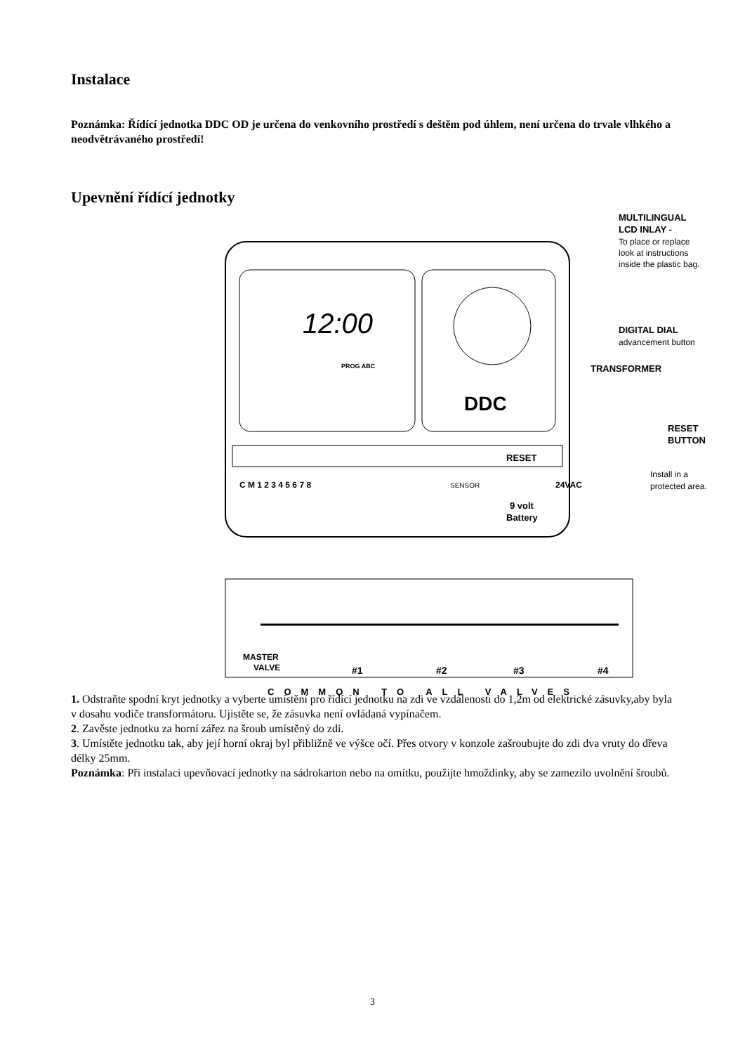Instalace
Poznámka: Řídící jednotka DDC OD je určena do venkovního prostředí s deštěm pod úhlem, není určena do trvale vlhkého a neodvětrávaného prostředí!
Upevnění řídící jednotky
12:00
DDC
PROG ABC
RESET
C M 1 2 3 4 5 6 7 8
SENSOR
9 volt
Battery
24VAC
MULTILINGUAL
LCD INLAY -
To place or replace
look at instructions
inside the plastic bag.
DIGITAL DIAL
advancement button
TRANSFORMER
RESET
BUTTON
Install in a
protected area.
MASTER
VALVE
#1
#2
#3
#4
COMMON TO ALL VALVES
1. Odstraňte spodní kryt jednotky a vyberte umístění pro řídící jednotku na zdi ve vzdálenosti do 1,2m od elektrické zásuvky,aby byla v dosahu vodiče transformátoru. Ujistěte se, že zásuvka není ovládaná vypínačem.
2. Zavěste jednotku za horní zářez na šroub umístěný do zdi.
3. Umístěte jednotku tak, aby její horní okraj byl přibližně ve výšce očí. Přes otvory v konzole zašroubujte do zdi dva vruty do dřeva délky 25mm.
Poznámka: Při instalaci upevňovací jednotky na sádrokarton nebo na omítku, použijte hmoždinky, aby se zamezilo uvolnění šroubů.
3